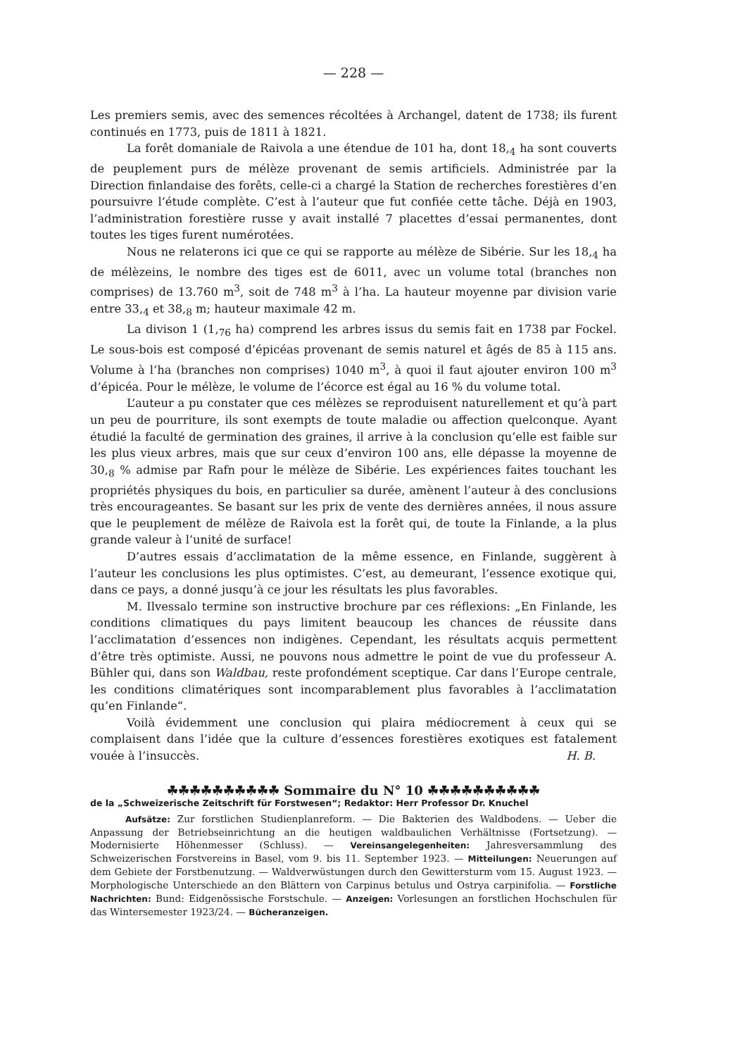— 228 —
Les premiers semis, avec des semences récoltées à Archangel, datent de 1738; ils furent continués en 1773, puis de 1811 à 1821.
La forêt domaniale de Raivola a une étendue de 101 ha, dont 18,<sub>4</sub> ha sont couverts de peuplement purs de mélèze provenant de semis artificiels. Administrée par la Direction finlandaise des forêts, celle-ci a chargé la Station de recherches forestières d’en poursuivre l’étude complète. C’est à l’auteur que fut confiée cette tâche. Déjà en 1903, l’administration forestière russe y avait installé 7 placettes d’essai permanentes, dont toutes les tiges furent numérotées.
Nous ne relaterons ici que ce qui se rapporte au mélèze de Sibérie. Sur les 18,<sub>4</sub> ha de mélèzeins, le nombre des tiges est de 6011, avec un volume total (branches non comprises) de 13.760 m<sup>3</sup>, soit de 748 m<sup>3</sup> à l’ha. La hauteur moyenne par division varie entre 33,<sub>4</sub> et 38,<sub>8</sub> m; hauteur maximale 42 m.
La divison 1 (1,<sub>76</sub> ha) comprend les arbres issus du semis fait en 1738 par Fockel. Le sous-bois est composé d’épicéas provenant de semis naturel et âgés de 85 à 115 ans. Volume à l’ha (branches non comprises) 1040 m<sup>3</sup>, à quoi il faut ajouter environ 100 m<sup>3</sup> d’épicéa. Pour le mélèze, le volume de l’écorce est égal au 16 % du volume total.
L’auteur a pu constater que ces mélèzes se reproduisent naturellement et qu’à part un peu de pourriture, ils sont exempts de toute maladie ou affection quelconque. Ayant étudié la faculté de germination des graines, il arrive à la conclusion qu’elle est faible sur les plus vieux arbres, mais que sur ceux d’environ 100 ans, elle dépasse la moyenne de 30,<sub>8</sub> % admise par Rafn pour le mélèze de Sibérie. Les expériences faites touchant les propriétés physiques du bois, en particulier sa durée, amènent l’auteur à des conclusions très encourageantes. Se basant sur les prix de vente des dernières années, il nous assure que le peuplement de mélèze de Raivola est la forêt qui, de toute la Finlande, a la plus grande valeur à l’unité de surface!
D’autres essais d’acclimatation de la même essence, en Finlande, suggèrent à l’auteur les conclusions les plus optimistes. C’est, au demeurant, l’essence exotique qui, dans ce pays, a donné jusqu’à ce jour les résultats les plus favorables.
M. Ilvessalo termine son instructive brochure par ces réflexions: „En Finlande, les conditions climatiques du pays limitent beaucoup les chances de réussite dans l’acclimatation d’essences non indigènes. Cependant, les résultats acquis permettent d’être très optimiste. Aussi, ne pouvons nous admettre le point de vue du professeur A. Bühler qui, dans son Waldbau, reste profondément sceptique. Car dans l’Europe centrale, les conditions climatériques sont incomparablement plus favorables à l’acclimatation qu’en Finlande“.
Voilà évidemment une conclusion qui plaira médiocrement à ceux qui se complaisent dans l’idée que la culture d’essences forestières exotiques est fatalement vouée à l’insuccès. H. B.
☘☘☘☘☘☘☘☘☘☘ Sommaire du N° 10 ☘☘☘☘☘☘☘☘☘☘
de la „Schweizerische Zeitschrift für Forstwesen“; Redaktor: Herr Professor Dr. Knuchel
Aufsätze: Zur forstlichen Studienplanreform. — Die Bakterien des Waldbodens. — Ueber die Anpassung der Betriebseinrichtung an die heutigen waldbaulichen Verhältnisse (Fortsetzung). — Modernisierte Höhenmesser (Schluss). — Vereinsangelegenheiten: Jahresversammlung des Schweizerischen Forstvereins in Basel, vom 9. bis 11. September 1923. — Mitteilungen: Neuerungen auf dem Gebiete der Forstbenutzung. — Waldverwüstungen durch den Gewittersturm vom 15. August 1923. — Morphologische Unterschiede an den Blättern von Carpinus betulus und Ostrya carpinifolia. — Forstliche Nachrichten: Bund: Eidgenössische Forstschule. — Anzeigen: Vorlesungen an forstlichen Hochschulen für das Wintersemester 1923/24. — Bücheranzeigen.